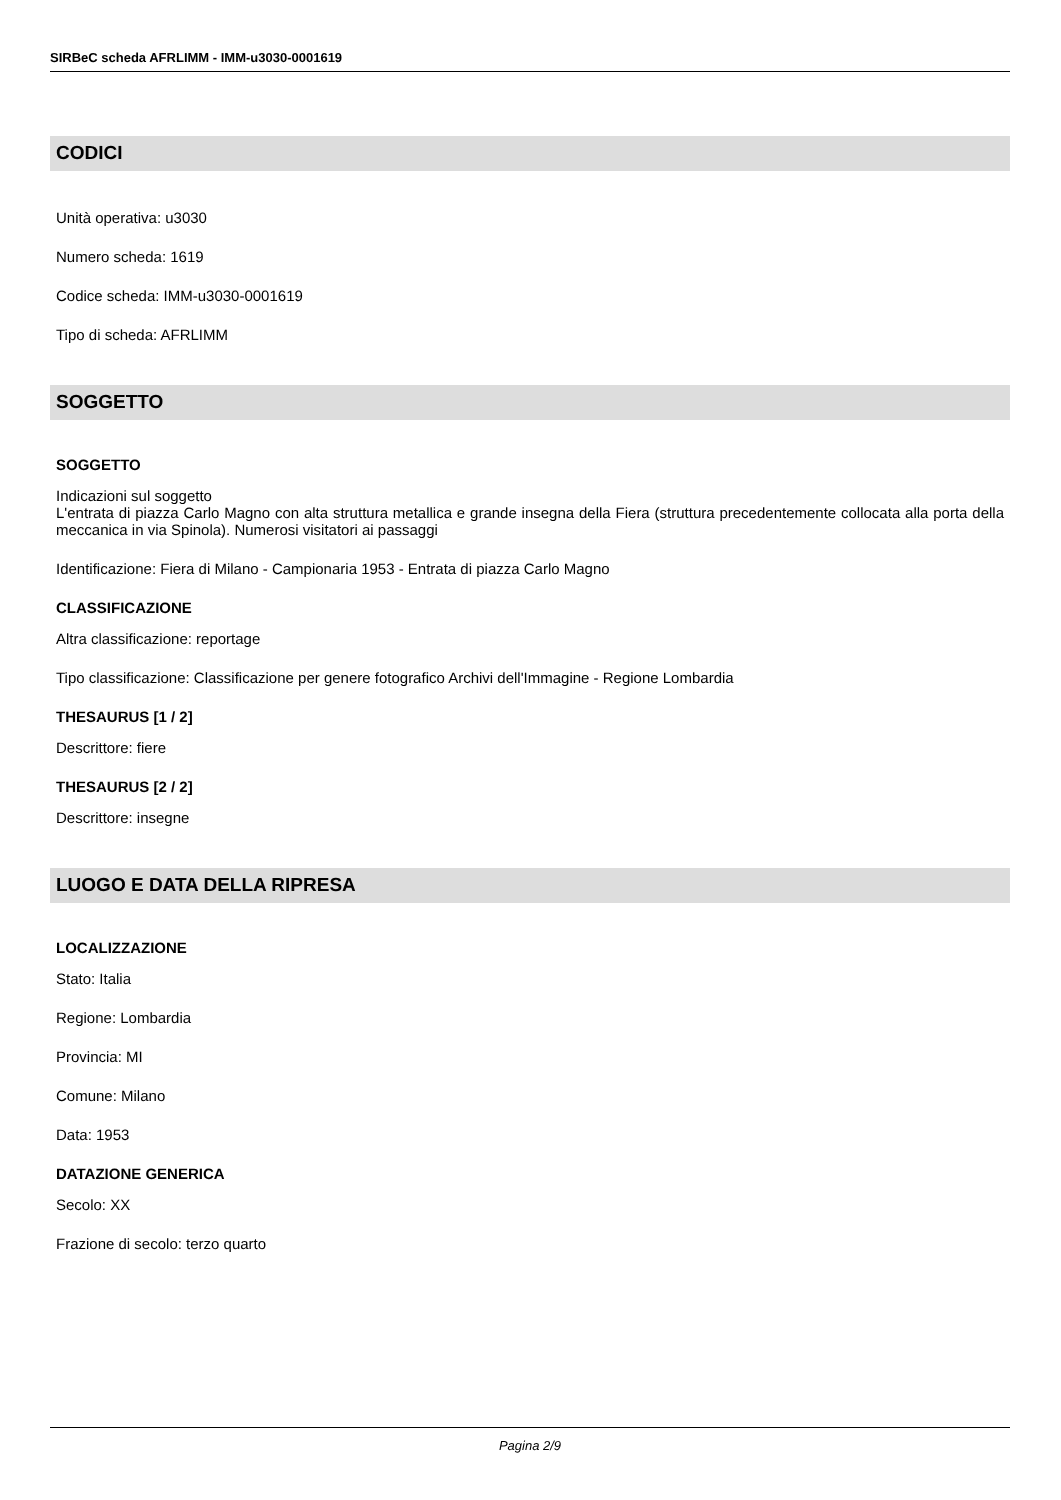SIRBeC scheda AFRLIMM - IMM-u3030-0001619
CODICI
Unità operativa: u3030
Numero scheda: 1619
Codice scheda: IMM-u3030-0001619
Tipo di scheda: AFRLIMM
SOGGETTO
SOGGETTO
Indicazioni sul soggetto
L'entrata di piazza Carlo Magno con alta struttura metallica e grande insegna della Fiera (struttura precedentemente collocata alla porta della meccanica in via Spinola). Numerosi visitatori ai passaggi
Identificazione: Fiera di Milano - Campionaria 1953 - Entrata di piazza Carlo Magno
CLASSIFICAZIONE
Altra classificazione: reportage
Tipo classificazione: Classificazione per genere fotografico Archivi dell'Immagine - Regione Lombardia
THESAURUS [1 / 2]
Descrittore: fiere
THESAURUS [2 / 2]
Descrittore: insegne
LUOGO E DATA DELLA RIPRESA
LOCALIZZAZIONE
Stato: Italia
Regione: Lombardia
Provincia: MI
Comune: Milano
Data: 1953
DATAZIONE GENERICA
Secolo: XX
Frazione di secolo: terzo quarto
Pagina 2/9